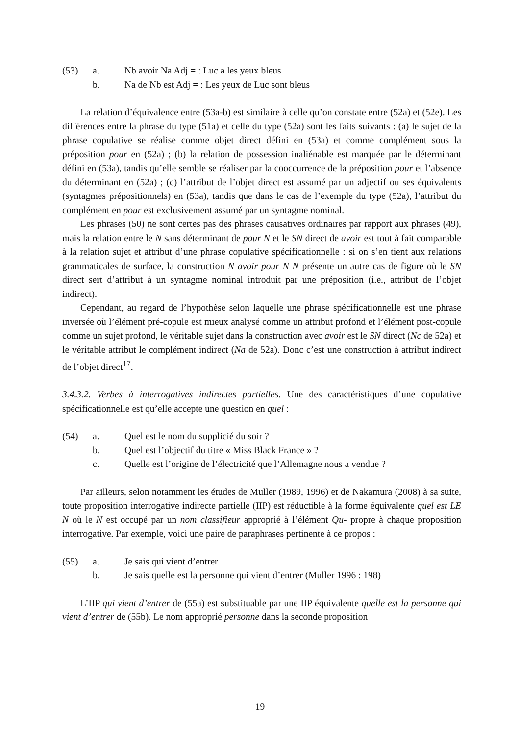| (53) | a. | | Nb avoir Na Adj = : Luc a les yeux bleus |
| | b. | | Na de Nb est Adj = : Les yeux de Luc sont bleus |
La relation d’équivalence entre (53a-b) est similaire à celle qu’on constate entre (52a) et (52e). Les différences entre la phrase du type (51a) et celle du type (52a) sont les faits suivants : (a) le sujet de la phrase copulative se réalise comme objet direct défini en (53a) et comme complément sous la préposition pour en (52a) ; (b) la relation de possession inaliénable est marquée par le déterminant défini en (53a), tandis qu’elle semble se réaliser par la cooccurrence de la préposition pour et l’absence du déterminant en (52a) ; (c) l’attribut de l’objet direct est assumé par un adjectif ou ses équivalents (syntagmes prépositionnels) en (53a), tandis que dans le cas de l’exemple du type (52a), l’attribut du complément en pour est exclusivement assumé par un syntagme nominal.
Les phrases (50) ne sont certes pas des phrases causatives ordinaires par rapport aux phrases (49), mais la relation entre le N sans déterminant de pour N et le SN direct de avoir est tout à fait comparable à la relation sujet et attribut d’une phrase copulative spécificationnelle : si on s’en tient aux relations grammaticales de surface, la construction N avoir pour N N présente un autre cas de figure où le SN direct sert d’attribut à un syntagme nominal introduit par une préposition (i.e., attribut de l’objet indirect).
Cependant, au regard de l’hypothèse selon laquelle une phrase spécificationnelle est une phrase inversée où l’élément pré-copule est mieux analysé comme un attribut profond et l’élément post-copule comme un sujet profond, le véritable sujet dans la construction avec avoir est le SN direct (Nc de 52a) et le véritable attribut le complément indirect (Na de 52a). Donc c’est une construction à attribut indirect de l’objet direct<sup>17</sup>.
3.4.3.2. Verbes à interrogatives indirectes partielles. Une des caractéristiques d’une copulative spécificationnelle est qu’elle accepte une question en quel :
| (54) | a. | | Quel est le nom du supplicié du soir ? |
| | b. | | Quel est l’objectif du titre « Miss Black France » ? |
| | c. | | Quelle est l’origine de l’électricité que l’Allemagne nous a vendue ? |
Par ailleurs, selon notamment les études de Muller (1989, 1996) et de Nakamura (2008) à sa suite, toute proposition interrogative indirecte partielle (IIP) est réductible à la forme équivalente quel est LE N où le N est occupé par un nom classifieur approprié à l’élément Qu- propre à chaque proposition interrogative. Par exemple, voici une paire de paraphrases pertinente à ce propos :
| (55) | a. | | Je sais qui vient d’entrer |
| | b. | = | Je sais quelle est la personne qui vient d’entrer (Muller 1996 : 198) |
L’IIP qui vient d’entrer de (55a) est substituable par une IIP équivalente quelle est la personne qui vient d’entrer de (55b). Le nom approprié personne dans la seconde proposition
19